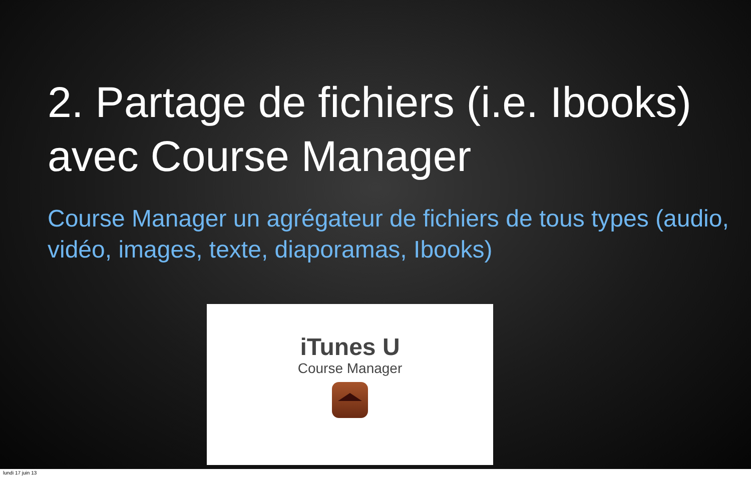2. Partage de fichiers (i.e. Ibooks) avec Course Manager
Course Manager un agrégateur de fichiers de tous types (audio, vidéo, images, texte, diaporamas, Ibooks)
iTunes U
Course Manager
lundi 17 juin 13